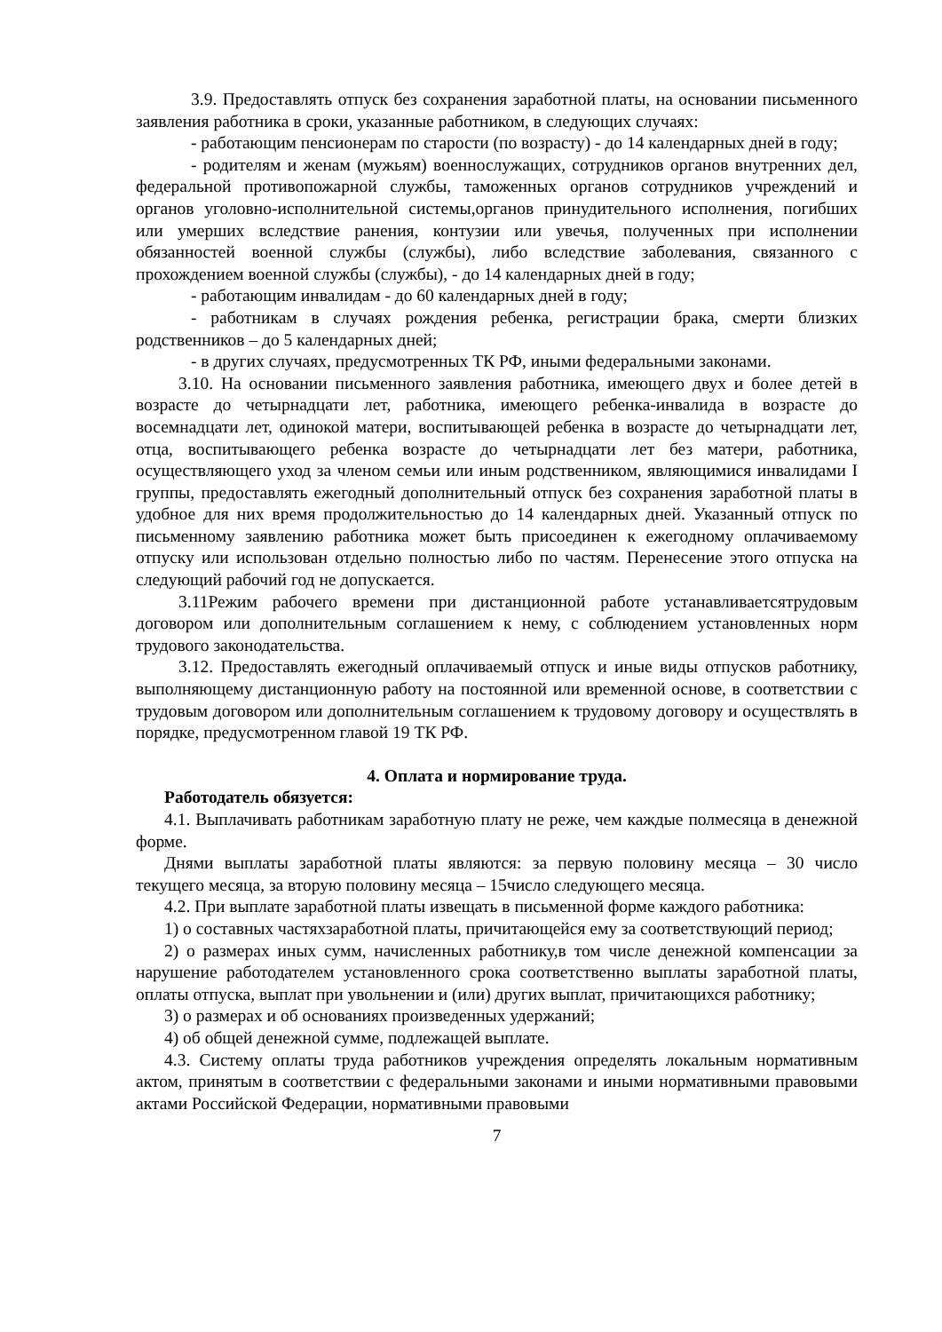3.9. Предоставлять отпуск без сохранения заработной платы, на основании письменного заявления работника в сроки, указанные работником, в следующих случаях:
- работающим пенсионерам по старости (по возрасту) - до 14 календарных дней в году;
- родителям и женам (мужьям) военнослужащих, сотрудников органов внутренних дел, федеральной противопожарной службы, таможенных органов сотрудников учреждений и органов уголовно-исполнительной системы,органов принудительного исполнения, погибших или умерших вследствие ранения, контузии или увечья, полученных при исполнении обязанностей военной службы (службы), либо вследствие заболевания, связанного с прохождением военной службы (службы), - до 14 календарных дней в году;
- работающим инвалидам - до 60 календарных дней в году;
- работникам в случаях рождения ребенка, регистрации брака, смерти близких родственников – до 5 календарных дней;
- в других случаях, предусмотренных ТК РФ, иными федеральными законами.
3.10. На основании письменного заявления работника, имеющего двух и более детей в возрасте до четырнадцати лет, работника, имеющего ребенка-инвалида в возрасте до восемнадцати лет, одинокой матери, воспитывающей ребенка в возрасте до четырнадцати лет, отца, воспитывающего ребенка возрасте до четырнадцати лет без матери, работника, осуществляющего уход за членом семьи или иным родственником, являющимися инвалидами I группы, предоставлять ежегодный дополнительный отпуск без сохранения заработной платы в удобное для них время продолжительностью до 14 календарных дней. Указанный отпуск по письменному заявлению работника может быть присоединен к ежегодному оплачиваемому отпуску или использован отдельно полностью либо по частям. Перенесение этого отпуска на следующий рабочий год не допускается.
3.11Режим рабочего времени при дистанционной работе устанавливаетсятрудовым договором или дополнительным соглашением к нему, с соблюдением установленных норм трудового законодательства.
3.12. Предоставлять ежегодный оплачиваемый отпуск и иные виды отпусков работнику, выполняющему дистанционную работу на постоянной или временной основе, в соответствии с трудовым договором или дополнительным соглашением к трудовому договору и осуществлять в порядке, предусмотренном главой 19 ТК РФ.
4. Оплата и нормирование труда.
Работодатель обязуется:
4.1. Выплачивать работникам заработную плату не реже, чем каждые полмесяца в денежной форме.
Днями выплаты заработной платы являются: за первую половину месяца – 30 число текущего месяца, за вторую половину месяца – 15число следующего месяца.
4.2. При выплате заработной платы извещать в письменной форме каждого работника:
1) о составных частяхзаработной платы, причитающейся ему за соответствующий период;
2) о размерах иных сумм, начисленных работнику,в том числе денежной компенсации за нарушение работодателем установленного срока соответственно выплаты заработной платы, оплаты отпуска, выплат при увольнении и (или) других выплат, причитающихся работнику;
3) о размерах и об основаниях произведенных удержаний;
4) об общей денежной сумме, подлежащей выплате.
4.3. Систему оплаты труда работников учреждения определять локальным нормативным актом, принятым в соответствии с федеральными законами и иными нормативными правовыми актами Российской Федерации, нормативными правовыми
7